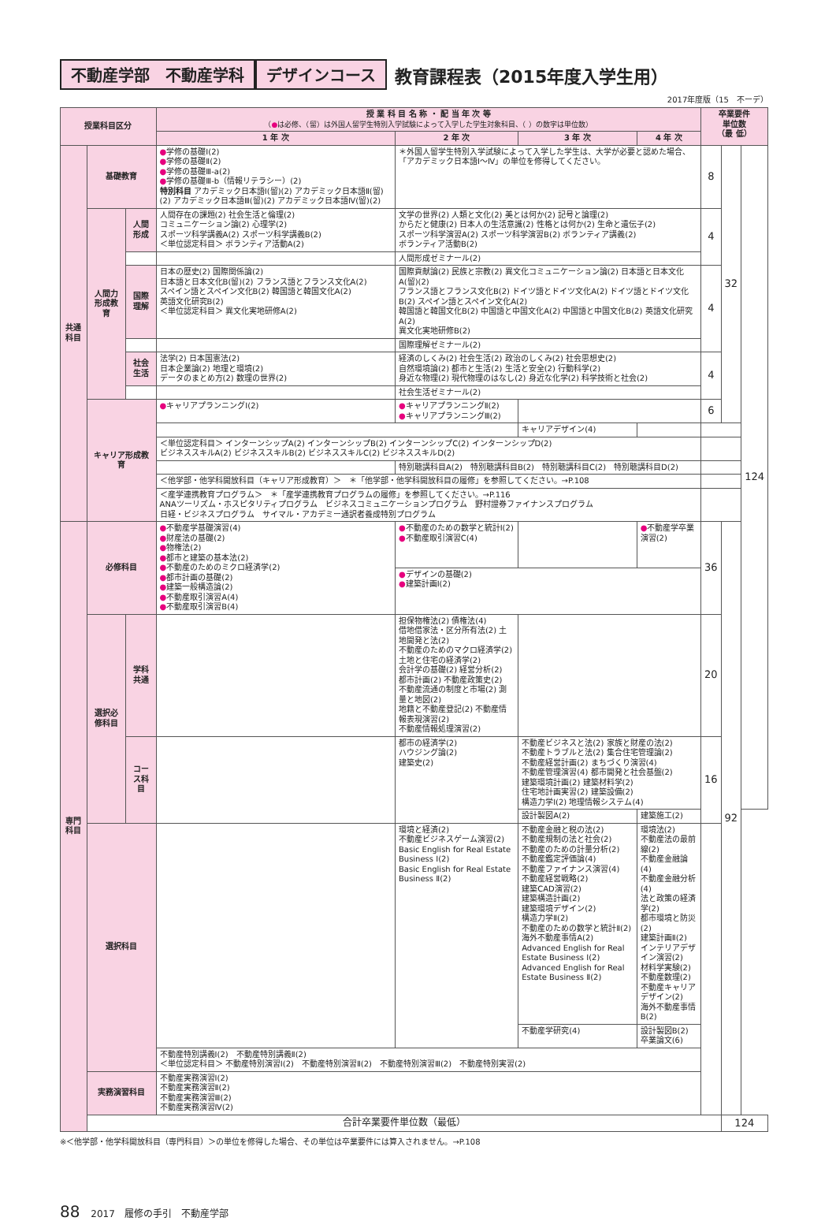不動産学部　不動産学科 デザインコース 教育課程表（2015年度入学生用）
2017年度版（15　不ーデ）
| 授業科目区分 | | | 授 業 科 目 名 称 ・ 配 当 年 次 等 （ ● は必修、（留）は外国人留学生特別入学試験によって入学した学生対象科目、（ ）の数字は単位数） | | | | 卒業要件 単位数 （最 低） | | |
| --- | --- | --- | --- | --- | --- | --- | --- | --- | --- |
| | | | 1 年 次 | 2 年 次 | 3 年 次 | 4 年 次 | | | |
| 共通科目 | 基礎教育 | | ● 学修の基礎Ⅰ(2) ● 学修の基礎Ⅱ(2) ● 学修の基礎Ⅲ-a(2) ● 学修の基礎Ⅲ-b（情報リテラシー）(2) 特別科目 アカデミック日本語Ⅰ(留)(2) アカデミック日本語Ⅱ(留)(2) アカデミック日本語Ⅲ(留)(2) アカデミック日本語Ⅳ(留)(2) | ＊外国人留学生特別入学試験によって入学した学生は、大学が必要と認めた場合、「アカデミック日本語Ⅰ～Ⅳ」の単位を修得してください。 | | | 8 | 32 | 124 |
| | 人間力形成教育 | 人間形成 | 人間存在の課題(2) 社会生活と倫理(2) コミュニケーション論(2) 心理学(2) スポーツ科学講義A(2) スポーツ科学講義B(2) ＜単位認定科目＞ ボランティア活動A(2) | 文学の世界(2) 人類と文化(2) 美とは何か(2) 記号と論理(2) からだと健康(2) 日本人の生活意識(2) 性格とは何か(2) 生命と遺伝子(2) スポーツ科学演習A(2) スポーツ科学演習B(2) ボランティア講義(2) ボランティア活動B(2) | | | 4 | | |
| | | | | 人間形成ゼミナール(2) | | | | | |
| | | 国際理解 | 日本の歴史(2) 国際関係論(2) 日本語と日本文化B(留)(2) フランス語とフランス文化A(2) スペイン語とスペイン文化B(2) 韓国語と韓国文化A(2) 英語文化研究B(2) ＜単位認定科目＞ 異文化実地研修A(2) | 国際貢献論(2) 民族と宗教(2) 異文化コミュニケーション論(2) 日本語と日本文化A(留)(2) フランス語とフランス文化B(2) ドイツ語とドイツ文化A(2) ドイツ語とドイツ文化B(2) スペイン語とスペイン文化A(2) 韓国語と韓国文化B(2) 中国語と中国文化A(2) 中国語と中国文化B(2) 英語文化研究A(2) 異文化実地研修B(2) | | | 4 | | |
| | | | | 国際理解ゼミナール(2) | | | | | |
| | | 社会生活 | 法学(2) 日本国憲法(2) 日本企業論(2) 地理と環境(2) データのまとめ方(2) 数理の世界(2) | 経済のしくみ(2) 社会生活(2) 政治のしくみ(2) 社会思想史(2) 自然環境論(2) 都市と生活(2) 生活と安全(2) 行動科学(2) 身近な物理(2) 現代物理のはなし(2) 身近な化学(2) 科学技術と社会(2) | | | 4 | | |
| | | | | 社会生活ゼミナール(2) | | | | | |
| | キャリア形成教育 | | ● キャリアプランニングⅠ(2) | ● キャリアプランニングⅡ(2) ● キャリアプランニングⅢ(2) | | | 6 | | |
| | | | | | キャリアデザイン(4) | | | | |
| | | | ＜単位認定科目＞ インターンシップA(2) インターンシップB(2) インターンシップC(2) インターンシップD(2) ビジネススキルA(2) ビジネススキルB(2) ビジネススキルC(2) ビジネススキルD(2) | | | | | | |
| | | | | 特別聴講科目A(2) 特別聴講科目B(2) 特別聴講科目C(2) 特別聴講科目D(2) | | | | | |
| | | | ＜他学部・他学科開放科目（キャリア形成教育）＞ ＊「他学部・他学科開放科目の履修」を参照してください。→P.108 | | | | | | |
| | | | ＜産学連携教育プログラム＞ ＊「産学連携教育プログラムの履修」を参照してください。→P.116 ANAツーリズム・ホスピタリティプログラム ビジネスコミュニケーションプログラム 野村證券ファイナンスプログラム 日経・ビジネスプログラム サイマル・アカデミー通訳者養成特別プログラム | | | | | | |
| 専門科目 | 必修科目 | | ● 不動産学基礎演習(4) ● 財産法の基礎(2) ● 物権法(2) ● 都市と建築の基本法(2) ● 不動産のためのミクロ経済学(2) ● 都市計画の基礎(2) ● 建築一般構造論(2) ● 不動産取引演習A(4) ● 不動産取引演習B(4) | ● 不動産のための数学と統計Ⅰ(2) ● 不動産取引演習C(4) | | ● 不動産学卒業演習(2) | 36 | 92 | |
| | | | | ● デザインの基礎(2) ● 建築計画Ⅰ(2) | | | | | |
| | 選択必修科目 | 学科共通 | | 担保物権法(2) 債権法(4) 借地借家法・区分所有法(2) 土地開発と法(2) 不動産のためのマクロ経済学(2) 土地と住宅の経済学(2) 会計学の基礎(2) 経営分析(2) 都市計画(2) 不動産政策史(2) 不動産流通の制度と市場(2) 測量と地図(2) 地籍と不動産登記(2) 不動産情報表現演習(2) 不動産情報処理演習(2) | | | 20 | | |
| | | コース科目 | | 都市の経済学(2) ハウジング論(2) 建築史(2) | 不動産ビジネスと法(2) 家族と財産の法(2) 不動産トラブルと法(2) 集合住宅管理論(2) 不動産経営計画(2) まちづくり演習(4) 不動産管理演習(4) 都市開発と社会基盤(2) 建築環境計画(2) 建築材料学(2) 住宅地計画実習(2) 建築設備(2) 構造力学Ⅰ(2) 地理情報システム(4) | | 16 | | |
| | | | | | 設計製図A(2) | 建築施工(2) | | | |
| | 選択科目 | | | 環境と経済(2) 不動産ビジネスゲーム演習(2) Basic English for Real Estate Business Ⅰ(2) Basic English for Real Estate Business Ⅱ(2) | 不動産金融と税の法(2) 不動産規制の法と社会(2) 不動産のための計量分析(2) 不動産鑑定評価論(4) 不動産ファイナンス演習(4) 不動産経営戦略(2) 建築CAD演習(2) 建築構造計画(2) 建築環境デザイン(2) 構造力学Ⅱ(2) 不動産のための数学と統計Ⅱ(2) 海外不動産事情A(2) Advanced English for Real Estate Business Ⅰ(2) Advanced English for Real Estate Business Ⅱ(2) | 環境法(2) 不動産法の最前線(2) 不動産金融論(4) 不動産金融分析(4) 法と政策の経済学(2) 都市環境と防災(2) 建築計画Ⅱ(2) インテリアデザイン演習(2) 材料学実験(2) 不動産数理(2) 不動産キャリアデザイン(2) 海外不動産事情B(2) | | | |
| | | | | | 不動産学研究(4) | 設計製図B(2) 卒業論文(6) | | | |
| | | | 不動産特別講義Ⅰ(2) 不動産特別講義Ⅱ(2) ＜単位認定科目＞ 不動産特別演習Ⅰ(2) 不動産特別演習Ⅱ(2) 不動産特別演習Ⅲ(2) 不動産特別実習(2) | | | | | | |
| | 実務演習科目 | | 不動産実務演習Ⅰ(2) 不動産実務演習Ⅱ(2) 不動産実務演習Ⅲ(2) 不動産実務演習Ⅳ(2) | | | | | | |
| | 合計卒業要件単位数（最低） | | | | | | | 124 | |
※＜他学部・他学科開放科目（専門科目）＞の単位を修得した場合、その単位は卒業要件には算入されません。→P.108
88 2017　履修の手引　不動産学部